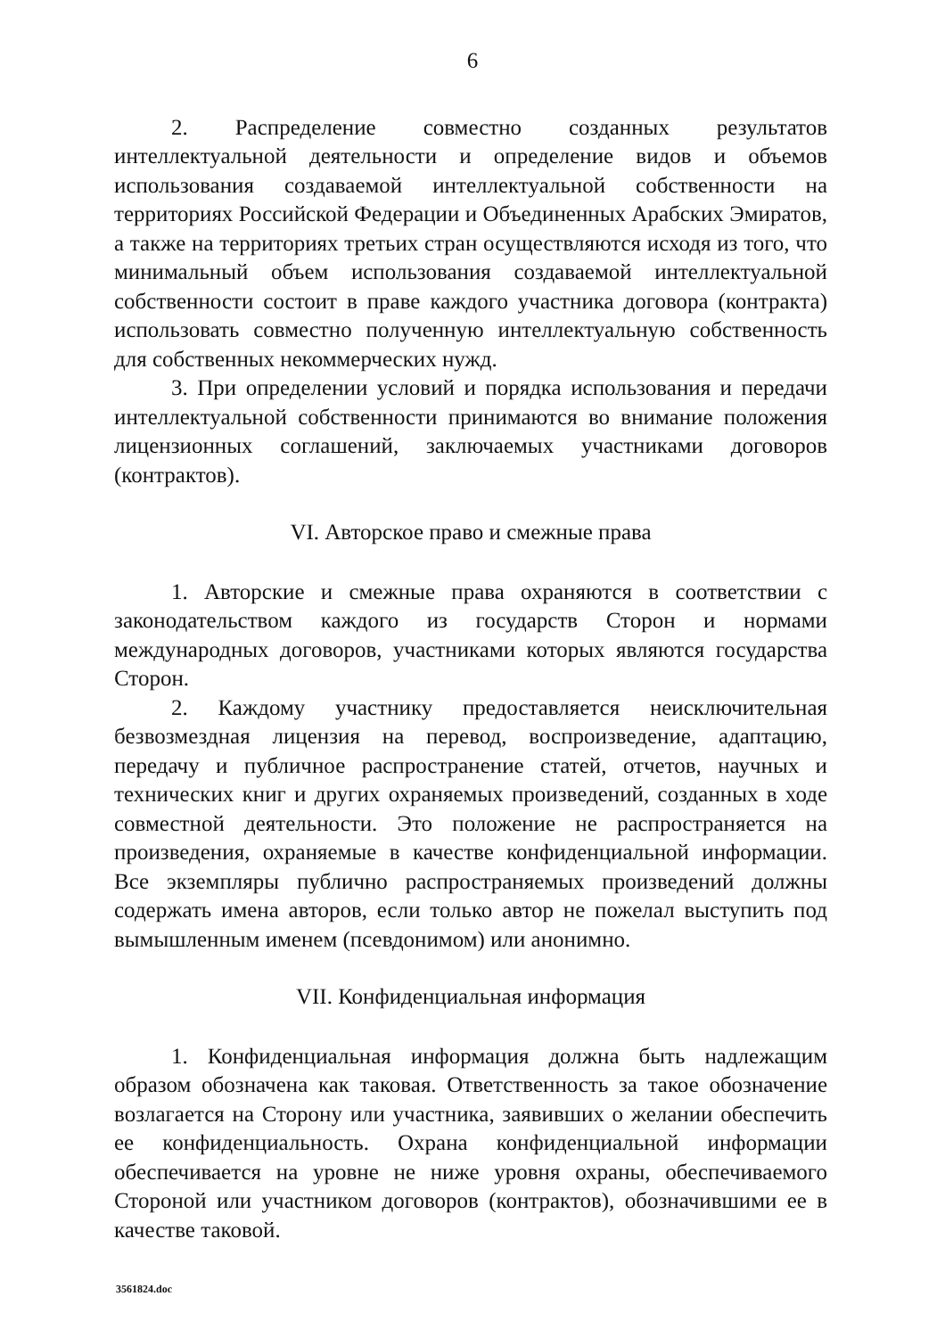6
2. Распределение совместно созданных результатов интеллектуальной деятельности и определение видов и объемов использования создаваемой интеллектуальной собственности на территориях Российской Федерации и Объединенных Арабских Эмиратов, а также на территориях третьих стран осуществляются исходя из того, что минимальный объем использования создаваемой интеллектуальной собственности состоит в праве каждого участника договора (контракта) использовать совместно полученную интеллектуальную собственность для собственных некоммерческих нужд.
3. При определении условий и порядка использования и передачи интеллектуальной собственности принимаются во внимание положения лицензионных соглашений, заключаемых участниками договоров (контрактов).
VI. Авторское право и смежные права
1. Авторские и смежные права охраняются в соответствии с законодательством каждого из государств Сторон и нормами международных договоров, участниками которых являются государства Сторон.
2. Каждому участнику предоставляется неисключительная безвозмездная лицензия на перевод, воспроизведение, адаптацию, передачу и публичное распространение статей, отчетов, научных и технических книг и других охраняемых произведений, созданных в ходе совместной деятельности. Это положение не распространяется на произведения, охраняемые в качестве конфиденциальной информации. Все экземпляры публично распространяемых произведений должны содержать имена авторов, если только автор не пожелал выступить под вымышленным именем (псевдонимом) или анонимно.
VII. Конфиденциальная информация
1. Конфиденциальная информация должна быть надлежащим образом обозначена как таковая. Ответственность за такое обозначение возлагается на Сторону или участника, заявивших о желании обеспечить ее конфиденциальность. Охрана конфиденциальной информации обеспечивается на уровне не ниже уровня охраны, обеспечиваемого Стороной или участником договоров (контрактов), обозначившими ее в качестве таковой.
3561824.doc